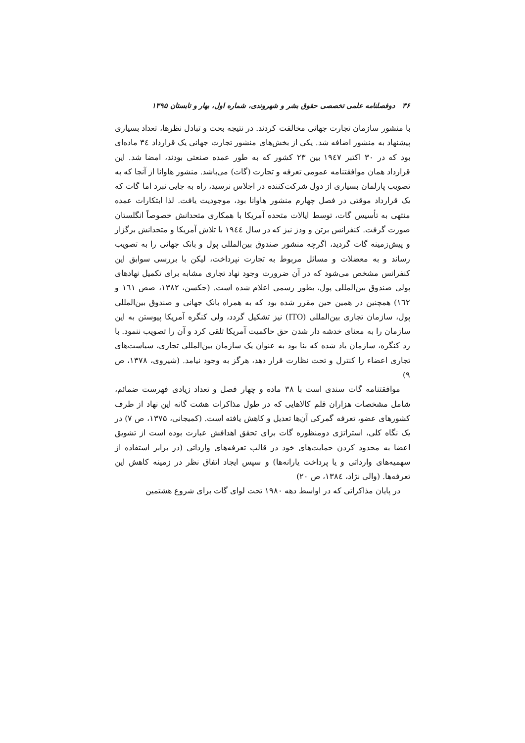۳۶ دوفصلنامه علمی تخصصی حقوق بشر و شهروندی، شماره اول، بهار و تابستان ۱۳۹۵
با منشور سازمان تجارت جهانی مخالفت کردند. در نتیجه بحث و تبادل نظرها، تعداد بسیاری پیشنهاد به منشور اضافه شد. یکی از بخش‌های منشور تجارت جهانی یک قرارداد ٣٤ ماده‌ای بود که در ۳۰ اکتبر ١٩٤٧ بین ۲۳ کشور که به طور عمده صنعتی بودند، امضا شد. این قرارداد همان موافقتنامه عمومی تعرفه و تجارت (گات) می‌باشد. منشور هاوانا از آنجا که به تصویب پارلمان بسیاری از دول شرکت‌کننده در اجلاس نرسید، راه به جایی نبرد اما گات که یک قرارداد موقتی در فصل چهارم منشور هاوانا بود، موجودیت یافت. لذا ابتکارات عمده منتهی به تأسیس گات، توسط ایالات متحده آمریکا با همکاری متحدانش خصوصاً انگلستان صورت گرفت. کنفرانس برتن و ودز نیز که در سال ١٩٤٤ با تلاش آمریکا و متحدانش برگزار و پیش‌زمینه گات گردید، اگرچه منشور صندوق بین‌المللی پول و بانک جهانی را به تصویب رساند و به معضلات و مسائل مربوط به تجارت نپرداخت، لیکن با بررسی سوابق این کنفرانس مشخص می‌شود که در آن ضرورت وجود نهاد تجاری مشابه برای تکمیل نهادهای پولی صندوق بین‌المللی پول، بطور رسمی اعلام شده است. (جکسن، ۱۳۸۲، صص ١٦١ و ١٦٢) همچنین در همین حین مقرر شده بود که به همراه بانک جهانی و صندوق بین‌المللی پول، سازمان تجاری بین‌المللی (ITO) نیز تشکیل گردد، ولی کنگره آمریکا پیوستن به این سازمان را به معنای خدشه دار شدن حق حاکمیت آمریکا تلقی کرد و آن را تصویب ننمود. با رد کنگره، سازمان یاد شده که بنا بود به عنوان یک سازمان بین‌المللی تجاری، سیاست‌های تجاری اعضاء را کنترل و تحت نظارت قرار دهد، هرگز به وجود نیامد. (شیروی، ۱۳۷۸، ص ۹)
موافقتنامه گات سندی است با ۳۸ ماده و چهار فصل و تعداد زیادی فهرست ضمائم، شامل مشخصات هزاران قلم کالاهایی که در طول مذاکرات هشت گانه این نهاد از طرف کشورهای عضو، تعرفه گمرکی آن‌ها تعدیل و کاهش یافته است. (کمیجانی، ۱۳۷۵، ص ۷) در یک نگاه کلی، استراتژی دومنظوره گات برای تحقق اهدافش عبارت بوده است از تشویق اعضا به محدود کردن حمایت‌های خود در قالب تعرفه‌های وارداتی (در برابر استفاده از سهمیه‌های وارداتی و یا پرداخت یارانه‌ها) و سپس ایجاد اتفاق نظر در زمینه کاهش این تعرفه‌ها. (والی نژاد، ١٣٨٤، ص ۲۰)
در پایان مذاکراتی که در اواسط دهه ۱۹۸۰ تحت لوای گات برای شروع هشتمین